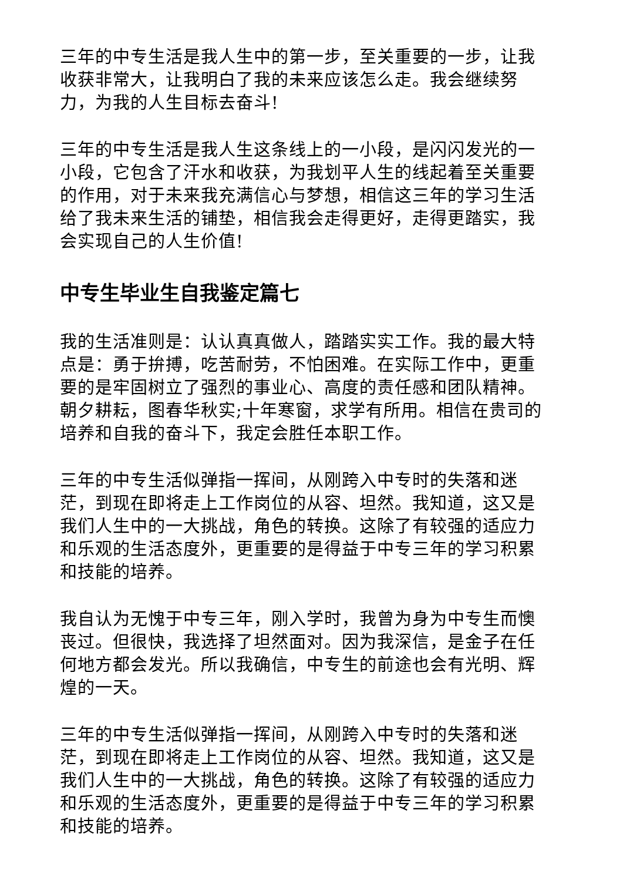三年的中专生活是我人生中的第一步，至关重要的一步，让我收获非常大，让我明白了我的未来应该怎么走。我会继续努力，为我的人生目标去奋斗!
三年的中专生活是我人生这条线上的一小段，是闪闪发光的一小段，它包含了汗水和收获，为我划平人生的线起着至关重要的作用，对于未来我充满信心与梦想，相信这三年的学习生活给了我未来生活的铺垫，相信我会走得更好，走得更踏实，我会实现自己的人生价值!
中专生毕业生自我鉴定篇七
我的生活准则是：认认真真做人，踏踏实实工作。我的最大特点是：勇于拚搏，吃苦耐劳，不怕困难。在实际工作中，更重要的是牢固树立了强烈的事业心、高度的责任感和团队精神。朝夕耕耘，图春华秋实;十年寒窗，求学有所用。相信在贵司的培养和自我的奋斗下，我定会胜任本职工作。
三年的中专生活似弹指一挥间，从刚跨入中专时的失落和迷茫，到现在即将走上工作岗位的从容、坦然。我知道，这又是我们人生中的一大挑战，角色的转换。这除了有较强的适应力和乐观的生活态度外，更重要的是得益于中专三年的学习积累和技能的培养。
我自认为无愧于中专三年，刚入学时，我曾为身为中专生而懊丧过。但很快，我选择了坦然面对。因为我深信，是金子在任何地方都会发光。所以我确信，中专生的前途也会有光明、辉煌的一天。
三年的中专生活似弹指一挥间，从刚跨入中专时的失落和迷茫，到现在即将走上工作岗位的从容、坦然。我知道，这又是我们人生中的一大挑战，角色的转换。这除了有较强的适应力和乐观的生活态度外，更重要的是得益于中专三年的学习积累和技能的培养。